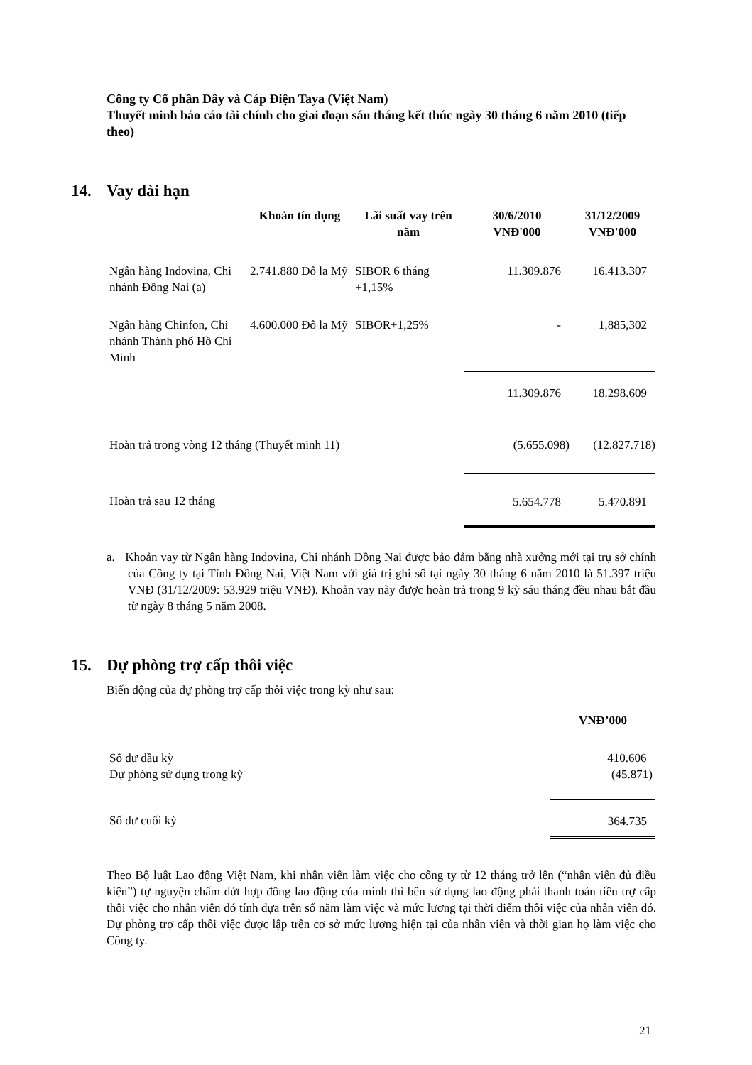Công ty Cổ phần Dây và Cáp Điện Taya (Việt Nam)
Thuyết minh báo cáo tài chính cho giai đoạn sáu tháng kết thúc ngày 30 tháng 6 năm 2010 (tiếp theo)
14. Vay dài hạn
| | Khoản tín dụng | Lãi suất vay trên năm | 30/6/2010 VNĐ'000 | 31/12/2009 VNĐ'000 |
| --- | --- | --- | --- | --- |
| Ngân hàng Indovina, Chi nhánh Đồng Nai (a) | 2.741.880 Đô la Mỹ | SIBOR 6 tháng +1,15% | 11.309.876 | 16.413.307 |
| Ngân hàng Chinfon, Chi nhánh Thành phố Hồ Chí Minh | 4.600.000 Đô la Mỹ | SIBOR+1,25% | - | 1,885,302 |
| | | | 11.309.876 | 18.298.609 |
| Hoàn trả trong vòng 12 tháng (Thuyết minh 11) | | | (5.655.098) | (12.827.718) |
| Hoàn trả sau 12 tháng | | | 5.654.778 | 5.470.891 |
a. Khoản vay từ Ngân hàng Indovina, Chi nhánh Đồng Nai được bảo đảm bằng nhà xưởng mới tại trụ sở chính của Công ty tại Tỉnh Đồng Nai, Việt Nam với giá trị ghi sổ tại ngày 30 tháng 6 năm 2010 là 51.397 triệu VNĐ (31/12/2009: 53.929 triệu VNĐ). Khoản vay này được hoàn trả trong 9 kỳ sáu tháng đều nhau bắt đầu từ ngày 8 tháng 5 năm 2008.
15. Dự phòng trợ cấp thôi việc
Biến động của dự phòng trợ cấp thôi việc trong kỳ như sau:
| | VNĐ’000 |
| Số dư đầu kỳ Dự phòng sử dụng trong kỳ | 410.606 (45.871) |
| Số dư cuối kỳ | 364.735 |
Theo Bộ luật Lao động Việt Nam, khi nhân viên làm việc cho công ty từ 12 tháng trở lên (“nhân viên đủ điều kiện”) tự nguyện chấm dứt hợp đồng lao động của mình thì bên sử dụng lao động phải thanh toán tiền trợ cấp thôi việc cho nhân viên đó tính dựa trên số năm làm việc và mức lương tại thời điểm thôi việc của nhân viên đó. Dự phòng trợ cấp thôi việc được lập trên cơ sở mức lương hiện tại của nhân viên và thời gian họ làm việc cho Công ty.
21